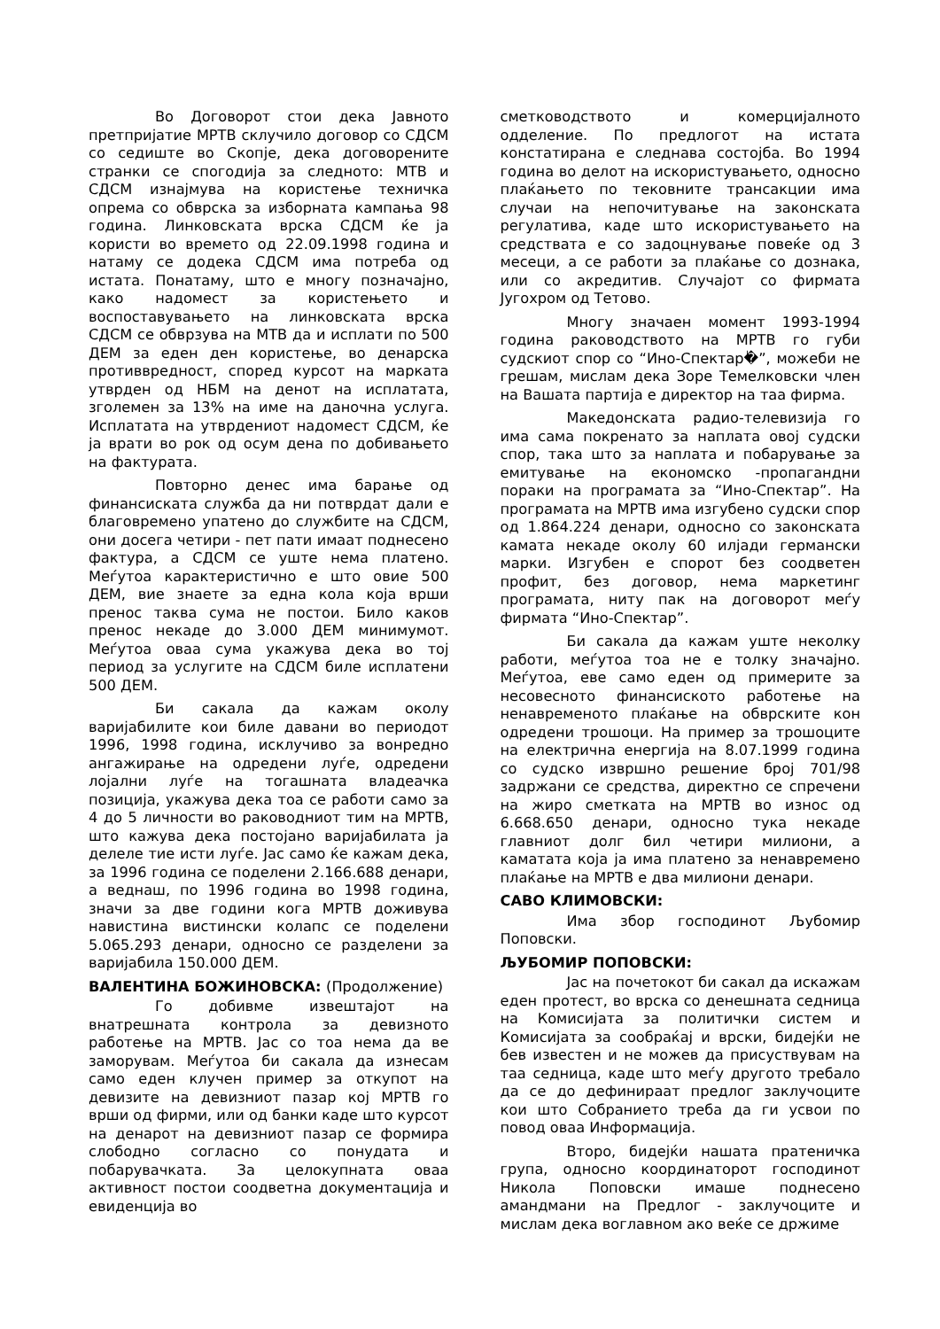Во Договорот стои дека Јавното претпријатие МРТВ склучило договор со СДСМ со седиште во Скопје, дека договорените странки се спогодија за следното: МТВ и СДСМ изнајмува на користење техничка опрема со обврска за изборната кампања 98 година. Линковската врска СДСМ ќе ја користи во времето од 22.09.1998 година и натаму се додека СДСМ има потреба од истата. Понатаму, што е многу позначајно, како надомест за користењето и воспоставувањето на линковската врска СДСМ се обврзува на МТВ да и исплати по 500 ДЕМ за еден ден користење, во денарска противвредност, според курсот на марката утврден од НБМ на денот на исплатата, зголемен за 13% на име на даночна услуга. Исплатата на утврдениот надомест СДСМ, ќе ја врати во рок од осум дена по добивањето на фактурата.
Повторно денес има барање од финансиската служба да ни потврдат дали е благовремено упатено до службите на СДСМ, они досега четири - пет пати имаат поднесено фактура, а СДСМ се уште нема платено. Меѓутоа карактеристично е што овие 500 ДЕМ, вие знаете за една кола која врши пренос таква сума не постои. Било каков пренос некаде до 3.000 ДЕМ минимумот. Меѓутоа оваа сума укажува дека во тој период за услугите на СДСМ биле исплатени 500 ДЕМ.
Би сакала да кажам околу варијабилите кои биле давани во периодот 1996, 1998 година, исклучиво за вонредно ангажирање на одредени луѓе, одредени лојални луѓе на тогашната владеачка позиција, укажува дека тоа се работи само за 4 до 5 личности во раководниот тим на МРТВ, што кажува дека постојано варијабилата ја делеле тие исти луѓе. Јас само ќе кажам дека, за 1996 година се поделени 2.166.688 денари, а веднаш, по 1996 година во 1998 година, значи за две години кога МРТВ доживува навистина вистински колапс се поделени 5.065.293 денари, односно се разделени за варијабила 150.000 ДЕМ.
ВАЛЕНТИНА БОЖИНОВСКА: (Продолжение)
Го добивме извештајот на внатрешната контрола за девизното работење на МРТВ. Јас со тоа нема да ве заморувам. Меѓутоа би сакала да изнесам само еден клучен пример за откупот на девизите на девизниот пазар кој МРТВ го врши од фирми, или од банки каде што курсот на денарот на девизниот пазар се формира слободно согласно со понудата и побарувачката. За целокупната оваа активност постои соодветна документација и евиденција во
сметководството и комерцијалното одделение. По предлогот на истата констатирана е следнава состојба. Во 1994 година во делот на искористувањето, односно плаќањето по тековните трансакции има случаи на непочитување на законската регулатива, каде што искористувањето на средствата е со задоцнување повеќе од 3 месеци, а се работи за плаќање со дознака, или со акредитив. Случајот со фирмата Југохром од Тетово.
Многу значаен момент 1993-1994 година раководството на МРТВ го губи судскиот спор со “Ино-Спектар�ٰ”, можеби не грешам, мислам дека Зоре Темелковски член на Вашата партија е директор на таа фирма.
Македонската радио-телевизија го има сама покренато за наплата овој судски спор, така што за наплата и побарување за емитување на економско -пропагандни пораки на програмата за “Ино-Спектар”. На програмата на МРТВ има изгубено судски спор од 1.864.224 денари, односно со законската камата некаде околу 60 илјади германски марки. Изгубен е спорот без соодветен профит, без договор, нема маркетинг програмата, ниту пак на договорот меѓу фирмата “Ино-Спектар”.
Би сакала да кажам уште неколку работи, меѓутоа тоа не е толку значајно. Меѓутоа, еве само еден од примерите за несовесното финансиското работење на ненавременото плаќање на обврските кон одредени трошоци. На пример за трошоците на електрична енергија на 8.07.1999 година со судско извршно решение број 701/98 задржани се средства, директно се спречени на жиро сметката на МРТВ во износ од 6.668.650 денари, односно тука некаде главниот долг бил четири милиони, а каматата која ја има платено за ненавремено плаќање на МРТВ е два милиони денари.
САВО КЛИМОВСКИ:
Има збор господинот Љубомир Поповски.
ЉУБОМИР ПОПОВСКИ:
Јас на почетокот би сакал да искажам еден протест, во врска со денешната седница на Комисијата за политички систем и Комисијата за сообраќај и врски, бидејќи не бев известен и не можев да присуствувам на таа седница, каде што меѓу другото требало да се до дефинираат предлог заклучоците кои што Собранието треба да ги усвои по повод оваа Информација.
Второ, бидејќи нашата пратеничка група, односно координаторот господинот Никола Поповски имаше поднесено амандмани на Предлог - заклучоците и мислам дека воглавном ако веќе се држиме